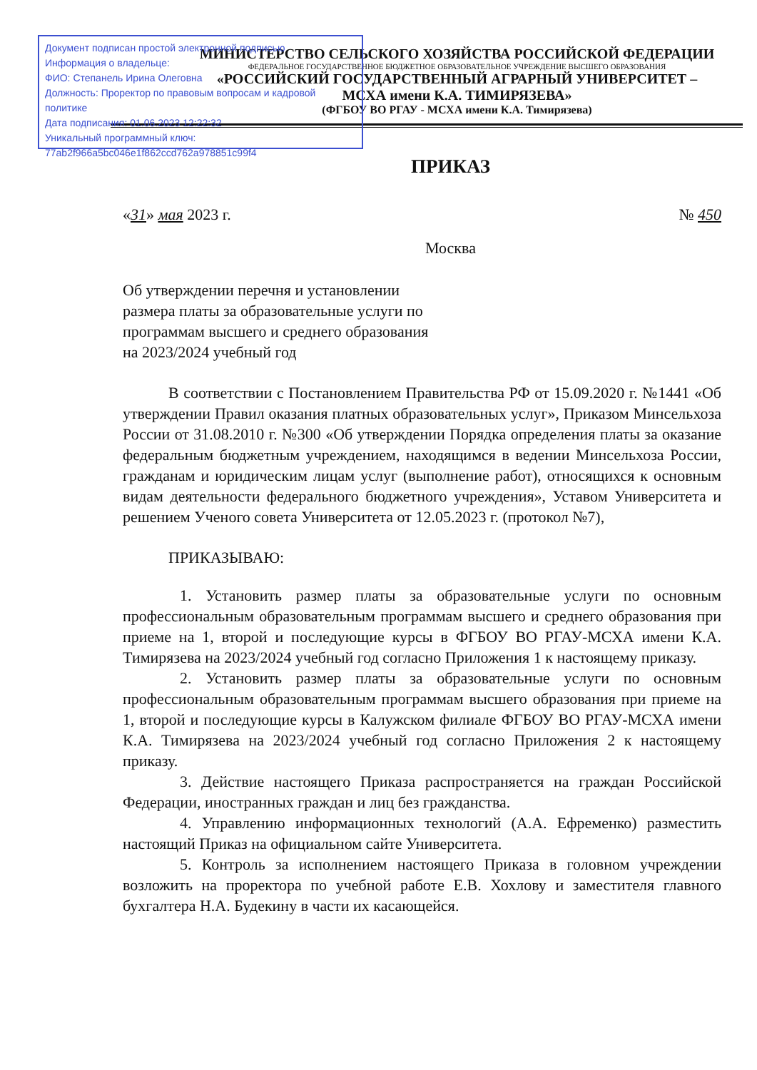МИНИСТЕРСТВО СЕЛЬСКОГО ХОЗЯЙСТВА РОССИЙСКОЙ ФЕДЕРАЦИИ
ФЕДЕРАЛЬНОЕ ГОСУДАРСТВЕННОЕ БЮДЖЕТНОЕ ОБРАЗОВАТЕЛЬНОЕ УЧРЕЖДЕНИЕ ВЫСШЕГО ОБРАЗОВАНИЯ
«РОССИЙСКИЙ ГОСУДАРСТВЕННЫЙ АГРАРНЫЙ УНИВЕРСИТЕТ –
МСХА имени К.А. ТИМИРЯЗЕВА»
(ФГБОУ ВО РГАУ - МСХА имени К.А. Тимирязева)
Документ подписан простой электронной подписью
Информация о владельце:
ФИО: Степанель Ирина Олеговна
Должность: Проректор по правовым вопросам и кадровой политике
Дата подписания: 01.06.2023 12:22:32
Уникальный программный ключ:
77ab2f966a5bc046e1f862ccd762a978851c99f4
ПРИКАЗ
«31» мая 2023 г. № 450
Москва
Об утверждении перечня и установлении размера платы за образовательные услуги по программам высшего и среднего образования на 2023/2024 учебный год
В соответствии с Постановлением Правительства РФ от 15.09.2020 г. №1441 «Об утверждении Правил оказания платных образовательных услуг», Приказом Минсельхоза России от 31.08.2010 г. №300 «Об утверждении Порядка определения платы за оказание федеральным бюджетным учреждением, находящимся в ведении Минсельхоза России, гражданам и юридическим лицам услуг (выполнение работ), относящихся к основным видам деятельности федерального бюджетного учреждения», Уставом Университета и решением Ученого совета Университета от 12.05.2023 г. (протокол №7),
ПРИКАЗЫВАЮ:
1. Установить размер платы за образовательные услуги по основным профессиональным образовательным программам высшего и среднего образования при приеме на 1, второй и последующие курсы в ФГБОУ ВО РГАУ-МСХА имени К.А. Тимирязева на 2023/2024 учебный год согласно Приложения 1 к настоящему приказу.
2. Установить размер платы за образовательные услуги по основным профессиональным образовательным программам высшего образования при приеме на 1, второй и последующие курсы в Калужском филиале ФГБОУ ВО РГАУ-МСХА имени К.А. Тимирязева на 2023/2024 учебный год согласно Приложения 2 к настоящему приказу.
3. Действие настоящего Приказа распространяется на граждан Российской Федерации, иностранных граждан и лиц без гражданства.
4. Управлению информационных технологий (А.А. Ефременко) разместить настоящий Приказ на официальном сайте Университета.
5. Контроль за исполнением настоящего Приказа в головном учреждении возложить на проректора по учебной работе Е.В. Хохлову и заместителя главного бухгалтера Н.А. Будекину в части их касающейся.